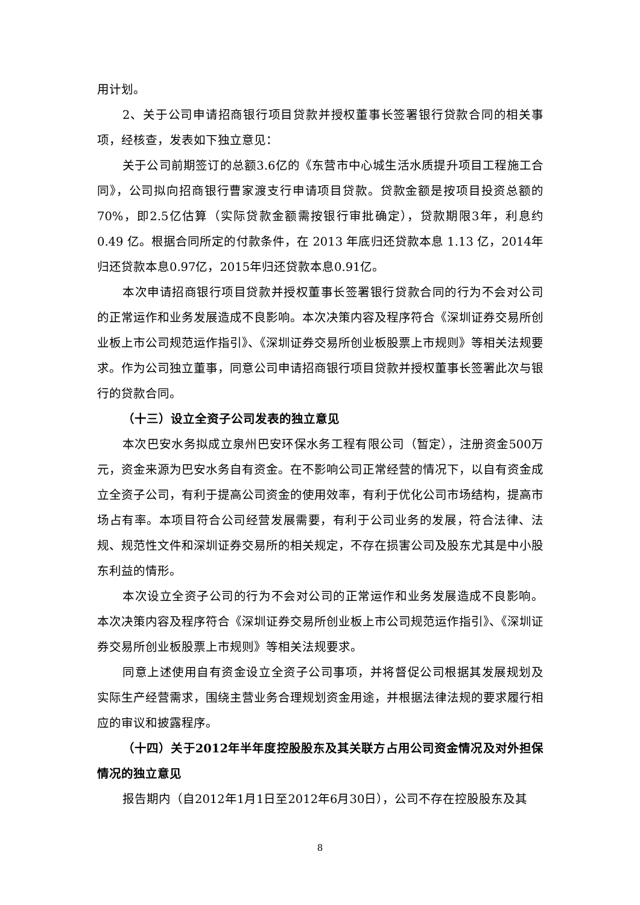用计划。
2、关于公司申请招商银行项目贷款并授权董事长签署银行贷款合同的相关事项，经核查，发表如下独立意见：
关于公司前期签订的总额3.6亿的《东营市中心城生活水质提升项目工程施工合同》，公司拟向招商银行曹家渡支行申请项目贷款。贷款金额是按项目投资总额的70%，即2.5亿估算（实际贷款金额需按银行审批确定），贷款期限3年，利息约 0.49 亿。根据合同所定的付款条件，在 2013 年底归还贷款本息 1.13 亿，2014年归还贷款本息0.97亿，2015年归还贷款本息0.91亿。
本次申请招商银行项目贷款并授权董事长签署银行贷款合同的行为不会对公司的正常运作和业务发展造成不良影响。本次决策内容及程序符合《深圳证券交易所创业板上市公司规范运作指引》、《深圳证券交易所创业板股票上市规则》等相关法规要求。作为公司独立董事，同意公司申请招商银行项目贷款并授权董事长签署此次与银行的贷款合同。
（十三）设立全资子公司发表的独立意见
本次巴安水务拟成立泉州巴安环保水务工程有限公司（暂定），注册资金500万元，资金来源为巴安水务自有资金。在不影响公司正常经营的情况下，以自有资金成立全资子公司，有利于提高公司资金的使用效率，有利于优化公司市场结构，提高市场占有率。本项目符合公司经营发展需要，有利于公司业务的发展，符合法律、法规、规范性文件和深圳证券交易所的相关规定，不存在损害公司及股东尤其是中小股东利益的情形。
本次设立全资子公司的行为不会对公司的正常运作和业务发展造成不良影响。本次决策内容及程序符合《深圳证券交易所创业板上市公司规范运作指引》、《深圳证券交易所创业板股票上市规则》等相关法规要求。
同意上述使用自有资金设立全资子公司事项，并将督促公司根据其发展规划及实际生产经营需求，围绕主营业务合理规划资金用途，并根据法律法规的要求履行相应的审议和披露程序。
（十四）关于2012年半年度控股股东及其关联方占用公司资金情况及对外担保情况的独立意见
报告期内（自2012年1月1日至2012年6月30日），公司不存在控股股东及其
8